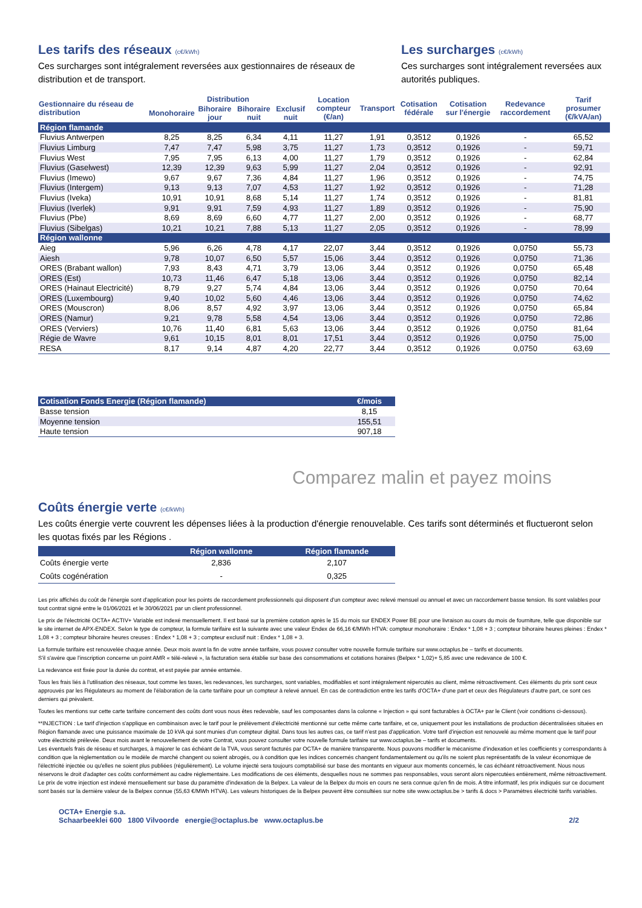Les tarifs des réseaux (c€/kWh)
Ces surcharges sont intégralement reversées aux gestionnaires de réseaux de distribution et de transport.
Les surcharges (c€/kWh)
Ces surcharges sont intégralement reversées aux autorités publiques.
| Gestionnaire du réseau de distribution | Distribution | | | | Location compteur (€/an) | Transport | Cotisation fédérale | Cotisation sur l'énergie | Redevance raccordement | Tarif prosumer (€/kVA/an) |
| --- | --- | --- | --- | --- | --- | --- | --- | --- | --- | --- |
| | Monohoraire | Bihoraire jour | Bihoraire nuit | Exclusif nuit | | | | | | |
| Région flamande | | | | | | | | | | |
| Fluvius Antwerpen | 8,25 | 8,25 | 6,34 | 4,11 | 11,27 | 1,91 | 0,3512 | 0,1926 | - | 65,52 |
| Fluvius Limburg | 7,47 | 7,47 | 5,98 | 3,75 | 11,27 | 1,73 | 0,3512 | 0,1926 | - | 59,71 |
| Fluvius West | 7,95 | 7,95 | 6,13 | 4,00 | 11,27 | 1,79 | 0,3512 | 0,1926 | - | 62,84 |
| Fluvius (Gaselwest) | 12,39 | 12,39 | 9,63 | 5,99 | 11,27 | 2,04 | 0,3512 | 0,1926 | - | 92,91 |
| Fluvius (Imewo) | 9,67 | 9,67 | 7,36 | 4,84 | 11,27 | 1,96 | 0,3512 | 0,1926 | - | 74,75 |
| Fluvius (Intergem) | 9,13 | 9,13 | 7,07 | 4,53 | 11,27 | 1,92 | 0,3512 | 0,1926 | - | 71,28 |
| Fluvius (Iveka) | 10,91 | 10,91 | 8,68 | 5,14 | 11,27 | 1,74 | 0,3512 | 0,1926 | - | 81,81 |
| Fluvius (Iverlek) | 9,91 | 9,91 | 7,59 | 4,93 | 11,27 | 1,89 | 0,3512 | 0,1926 | - | 75,90 |
| Fluvius (Pbe) | 8,69 | 8,69 | 6,60 | 4,77 | 11,27 | 2,00 | 0,3512 | 0,1926 | - | 68,77 |
| Fluvius (Sibelgas) | 10,21 | 10,21 | 7,88 | 5,13 | 11,27 | 2,05 | 0,3512 | 0,1926 | - | 78,99 |
| Région wallonne | | | | | | | | | | |
| Aieg | 5,96 | 6,26 | 4,78 | 4,17 | 22,07 | 3,44 | 0,3512 | 0,1926 | 0,0750 | 55,73 |
| Aiesh | 9,78 | 10,07 | 6,50 | 5,57 | 15,06 | 3,44 | 0,3512 | 0,1926 | 0,0750 | 71,36 |
| ORES (Brabant wallon) | 7,93 | 8,43 | 4,71 | 3,79 | 13,06 | 3,44 | 0,3512 | 0,1926 | 0,0750 | 65,48 |
| ORES (Est) | 10,73 | 11,46 | 6,47 | 5,18 | 13,06 | 3,44 | 0,3512 | 0,1926 | 0,0750 | 82,14 |
| ORES (Hainaut Electricité) | 8,79 | 9,27 | 5,74 | 4,84 | 13,06 | 3,44 | 0,3512 | 0,1926 | 0,0750 | 70,64 |
| ORES (Luxembourg) | 9,40 | 10,02 | 5,60 | 4,46 | 13,06 | 3,44 | 0,3512 | 0,1926 | 0,0750 | 74,62 |
| ORES (Mouscron) | 8,06 | 8,57 | 4,92 | 3,97 | 13,06 | 3,44 | 0,3512 | 0,1926 | 0,0750 | 65,84 |
| ORES (Namur) | 9,21 | 9,78 | 5,58 | 4,54 | 13,06 | 3,44 | 0,3512 | 0,1926 | 0,0750 | 72,86 |
| ORES (Verviers) | 10,76 | 11,40 | 6,81 | 5,63 | 13,06 | 3,44 | 0,3512 | 0,1926 | 0,0750 | 81,64 |
| Régie de Wavre | 9,61 | 10,15 | 8,01 | 8,01 | 17,51 | 3,44 | 0,3512 | 0,1926 | 0,0750 | 75,00 |
| RESA | 8,17 | 9,14 | 4,87 | 4,20 | 22,77 | 3,44 | 0,3512 | 0,1926 | 0,0750 | 63,69 |
| Cotisation Fonds Energie (Région flamande) | €/mois |
| Basse tension | 8,15 |
| Moyenne tension | 155,51 |
| Haute tension | 907,18 |
Comparez malin et payez moins
Coûts énergie verte (c€/kWh)
Les coûts énergie verte couvrent les dépenses liées à la production d'énergie renouvelable. Ces tarifs sont déterminés et fluctueront selon les quotas fixés par les Régions .
| | Région wallonne | Région flamande |
| Coûts énergie verte | 2,836 | 2,107 |
| Coûts cogénération | - | 0,325 |
Les prix affichés du coût de l'énergie sont d'application pour les points de raccordement professionnels qui disposent d'un compteur avec relevé mensuel ou annuel et avec un raccordement basse tension. Ils sont valables pour tout contrat signé entre le 01/06/2021 et le 30/06/2021 par un client professionnel.
Le prix de l'électricité OCTA+ ACTIV+ Variable est indexé mensuellement. Il est basé sur la première cotation après le 15 du mois sur ENDEX Power BE pour une livraison au cours du mois de fourniture, telle que disponible sur le site internet de APX-ENDEX. Selon le type de compteur, la formule tarifaire est la suivante avec une valeur Endex de 66,16 €/MWh HTVA: compteur monohoraire : Endex * 1,08 + 3 ; compteur bihoraire heures pleines : Endex * 1,08 + 3 ; compteur bihoraire heures creuses : Endex * 1,08 + 3 ; compteur exclusif nuit : Endex * 1,08 + 3.
La formule tarifaire est renouvelée chaque année. Deux mois avant la fin de votre année tarifaire, vous pouvez consulter votre nouvelle formule tarifaire sur www.octaplus.be – tarifs et documents.
S'il s'avère que l'inscription concerne un point AMR « télé-relevé », la facturation sera établie sur base des consommations et cotations horaires (Belpex * 1,02)+ 5,85 avec une redevance de 100 €.
La redevance est fixée pour la durée du contrat, et est payée par année entamée.
Tous les frais liés à l'utilisation des réseaux, tout comme les taxes, les redevances, les surcharges, sont variables, modifiables et sont intégralement répercutés au client, même rétroactivement. Ces éléments du prix sont ceux approuvés par les Régulateurs au moment de l'élaboration de la carte tarifaire pour un compteur à relevé annuel. En cas de contradiction entre les tarifs d'OCTA+ d'une part et ceux des Régulateurs d'autre part, ce sont ces derniers qui prévalent.
Toutes les mentions sur cette carte tarifaire concernent des coûts dont vous nous êtes redevable, sauf les composantes dans la colonne « Injection » qui sont facturables à OCTA+ par le Client (voir conditions ci-dessous).
**INJECTION : Le tarif d'injection s'applique en combinaison avec le tarif pour le prélèvement d'électricité mentionné sur cette même carte tarifaire, et ce, uniquement pour les installations de production décentralisées situées en Région flamande avec une puissance maximale de 10 kVA qui sont munies d'un compteur digital. Dans tous les autres cas, ce tarif n'est pas d'application. Votre tarif d'injection est renouvelé au même moment que le tarif pour votre électricité prélevée. Deux mois avant le renouvellement de votre Contrat, vous pouvez consulter votre nouvelle formule tarifaire sur www.octaplus.be – tarifs et documents.
Les éventuels frais de réseau et surcharges, à majorer le cas échéant de la TVA, vous seront facturés par OCTA+ de manière transparente. Nous pouvons modifier le mécanisme d'indexation et les coefficients y correspondants à condition que la réglementation ou le modèle de marché changent ou soient abrogés, ou à condition que les indices concernés changent fondamentalement ou qu'ils ne soient plus représentatifs de la valeur économique de l'électricité injectée ou qu'elles ne soient plus publiées (régulièrement). Le volume injecté sera toujours comptabilisé sur base des montants en vigueur aux moments concernés, le cas échéant rétroactivement. Nous nous réservons le droit d'adapter ces coûts conformément au cadre réglementaire. Les modifications de ces éléments, desquelles nous ne sommes pas responsables, vous seront alors répercutées entièrement, même rétroactivement.
Le prix de votre injection est indexé mensuellement sur base du paramètre d'indexation de la Belpex. La valeur de la Belpex du mois en cours ne sera connue qu'en fin de mois. A titre informatif, les prix indiqués sur ce document sont basés sur la dernière valeur de la Belpex connue (55,63 €/MWh HTVA). Les valeurs historiques de la Belpex peuvent être consultées sur notre site www.octaplus.be > tarifs & docs > Paramètres électricité tarifs variables.
OCTA+ Energie s.a.
Schaarbeeklei 600 1800 Vilvoorde energie@octaplus.be www.octaplus.be
2/2